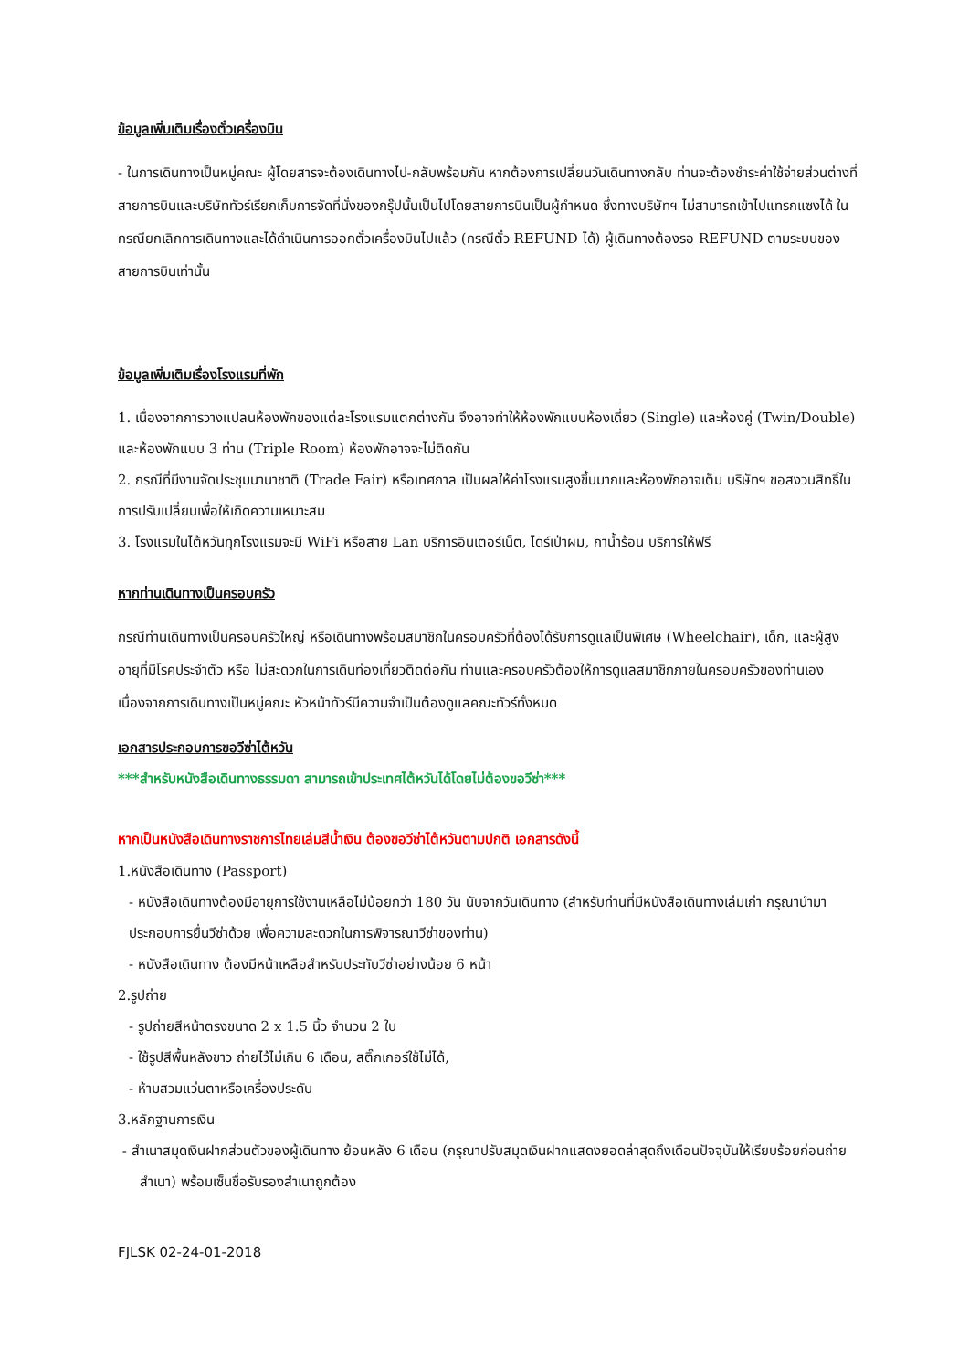ข้อมูลเพิ่มเติมเรื่องตั๋วเครื่องบิน
- ในการเดินทางเป็นหมู่คณะ ผู้โดยสารจะต้องเดินทางไป-กลับพร้อมกัน หากต้องการเปลี่ยนวันเดินทางกลับ ท่านจะต้องชำระค่าใช้จ่ายส่วนต่างที่สายการบินและบริษัททัวร์เรียกเก็บการจัดที่นั่งของกรุ๊ปนั้นเป็นไปโดยสายการบินเป็นผู้กำหนด ซึ่งทางบริษัทฯ ไม่สามารถเข้าไปแทรกแซงได้ ในกรณียกเลิกการเดินทางและได้ดำเนินการออกตั๋วเครื่องบินไปแล้ว (กรณีตั๋ว REFUND ได้) ผู้เดินทางต้องรอ REFUND ตามระบบของสายการบินเท่านั้น
ข้อมูลเพิ่มเติมเรื่องโรงแรมที่พัก
1. เนื่องจากการวางแปลนห้องพักของแต่ละโรงแรมแตกต่างกัน จึงอาจทำให้ห้องพักแบบห้องเดี่ยว (Single) และห้องคู่ (Twin/Double) และห้องพักแบบ 3 ท่าน (Triple Room) ห้องพักอาจจะไม่ติดกัน
2. กรณีที่มีงานจัดประชุมนานาชาติ (Trade Fair) หรือเทศกาล เป็นผลให้ค่าโรงแรมสูงขึ้นมากและห้องพักอาจเต็ม บริษัทฯ ขอสงวนสิทธิ์ในการปรับเปลี่ยนเพื่อให้เกิดความเหมาะสม
3. โรงแรมในไต้หวันทุกโรงแรมจะมี WiFi หรือสาย Lan บริการอินเตอร์เน็ต, ไดร์เป่าผม, กาน้ำร้อน บริการให้ฟรี
หากท่านเดินทางเป็นครอบครัว
กรณีท่านเดินทางเป็นครอบครัวใหญ่ หรือเดินทางพร้อมสมาชิกในครอบครัวที่ต้องได้รับการดูแลเป็นพิเศษ (Wheelchair), เด็ก, และผู้สูงอายุที่มีโรคประจำตัว หรือ ไม่สะดวกในการเดินท่องเที่ยวติดต่อกัน ท่านและครอบครัวต้องให้การดูแลสมาชิกภายในครอบครัวของท่านเอง เนื่องจากการเดินทางเป็นหมู่คณะ หัวหน้าทัวร์มีความจำเป็นต้องดูแลคณะทัวร์ทั้งหมด
เอกสารประกอบการขอวีซ่าไต้หวัน
***สำหรับหนังสือเดินทางธรรมดา สามารถเข้าประเทศไต้หวันได้โดยไม่ต้องขอวีซ่า***
หากเป็นหนังสือเดินทางราชการไทยเล่มสีน้ำเงิน ต้องขอวีซ่าไต้หวันตามปกติ เอกสารดังนี้
1.หนังสือเดินทาง (Passport)
- หนังสือเดินทางต้องมีอายุการใช้งานเหลือไม่น้อยกว่า 180 วัน นับจากวันเดินทาง (สำหรับท่านที่มีหนังสือเดินทางเล่มเก่า กรุณานำมาประกอบการยื่นวีซ่าด้วย เพื่อความสะดวกในการพิจารณาวีซ่าของท่าน)
- หนังสือเดินทาง ต้องมีหน้าเหลือสำหรับประทับวีซ่าอย่างน้อย 6 หน้า
2.รูปถ่าย
- รูปถ่ายสีหน้าตรงขนาด 2 x 1.5 นิ้ว จำนวน 2 ใบ
- ใช้รูปสีพื้นหลังขาว ถ่ายไว้ไม่เกิน 6 เดือน, สติ๊กเกอร์ใช้ไม่ได้,
- ห้ามสวมแว่นตาหรือเครื่องประดับ
3.หลักฐานการเงิน
- สำเนาสมุดเงินฝากส่วนตัวของผู้เดินทาง ย้อนหลัง 6 เดือน (กรุณาปรับสมุดเงินฝากแสดงยอดล่าสุดถึงเดือนปัจจุบันให้เรียบร้อยก่อนถ่าย
สำเนา) พร้อมเซ็นชื่อรับรองสำเนาถูกต้อง
FJLSK 02-24-01-2018